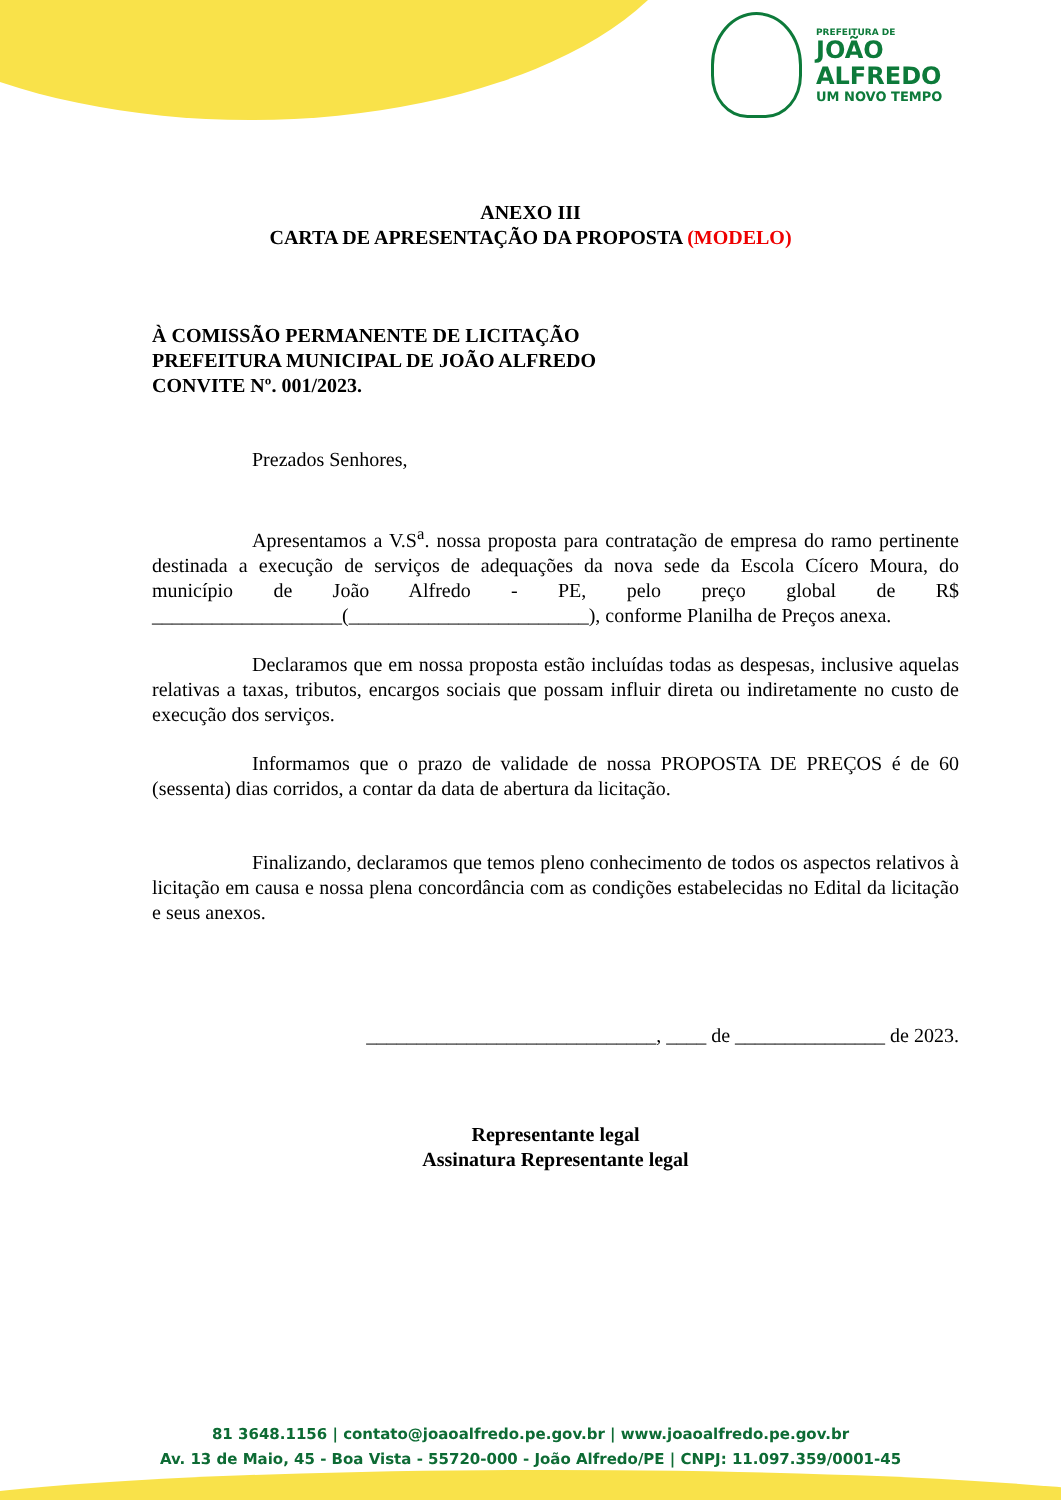PREFEITURA DE
JOÃO
ALFREDO
UM NOVO TEMPO
ANEXO III
CARTA DE APRESENTAÇÃO DA PROPOSTA (MODELO)
À COMISSÃO PERMANENTE DE LICITAÇÃO
PREFEITURA MUNICIPAL DE JOÃO ALFREDO
CONVITE Nº. 001/2023.
Prezados Senhores,
Apresentamos a V.S<sup>a</sup>. nossa proposta para contratação de empresa do ramo pertinente destinada a execução de serviços de adequações da nova sede da Escola Cícero Moura, do município de João Alfredo - PE, pelo preço global de R$ ___________________(________________________), conforme Planilha de Preços anexa.
Declaramos que em nossa proposta estão incluídas todas as despesas, inclusive aquelas relativas a taxas, tributos, encargos sociais que possam influir direta ou indiretamente no custo de execução dos serviços.
Informamos que o prazo de validade de nossa PROPOSTA DE PREÇOS é de 60 (sessenta) dias corridos, a contar da data de abertura da licitação.
Finalizando, declaramos que temos pleno conhecimento de todos os aspectos relativos à licitação em causa e nossa plena concordância com as condições estabelecidas no Edital da licitação e seus anexos.
_____________________________, ____ de _______________ de 2023.
Representante legal
Assinatura Representante legal
81 3648.1156 | contato@joaoalfredo.pe.gov.br | www.joaoalfredo.pe.gov.br
Av. 13 de Maio, 45 - Boa Vista - 55720-000 - João Alfredo/PE | CNPJ: 11.097.359/0001-45